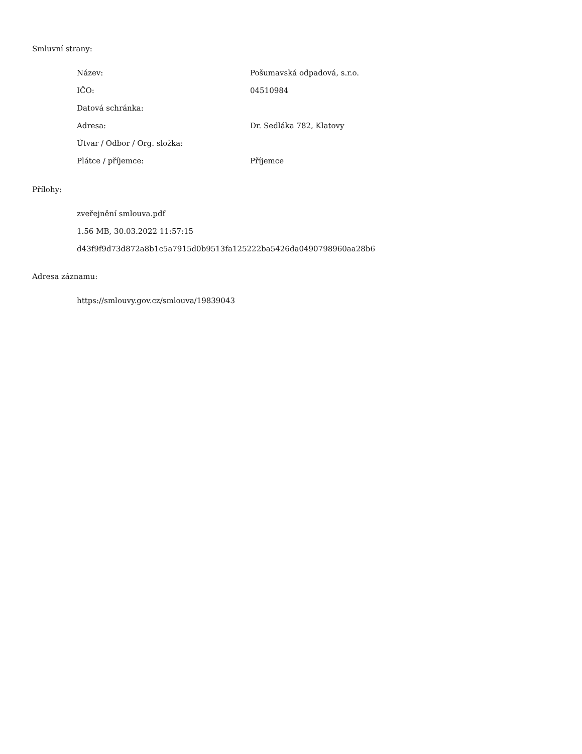Smluvní strany:
| Název: | Pošumavská odpadová, s.r.o. |
| IČO: | 04510984 |
| Datová schránka: | |
| Adresa: | Dr. Sedláka 782, Klatovy |
| Útvar / Odbor / Org. složka: | |
| Plátce / příjemce: | Příjemce |
Přílohy:
zveřejnění smlouva.pdf
1.56 MB, 30.03.2022 11:57:15
d43f9f9d73d872a8b1c5a7915d0b9513fa125222ba5426da0490798960aa28b6
Adresa záznamu:
https://smlouvy.gov.cz/smlouva/19839043